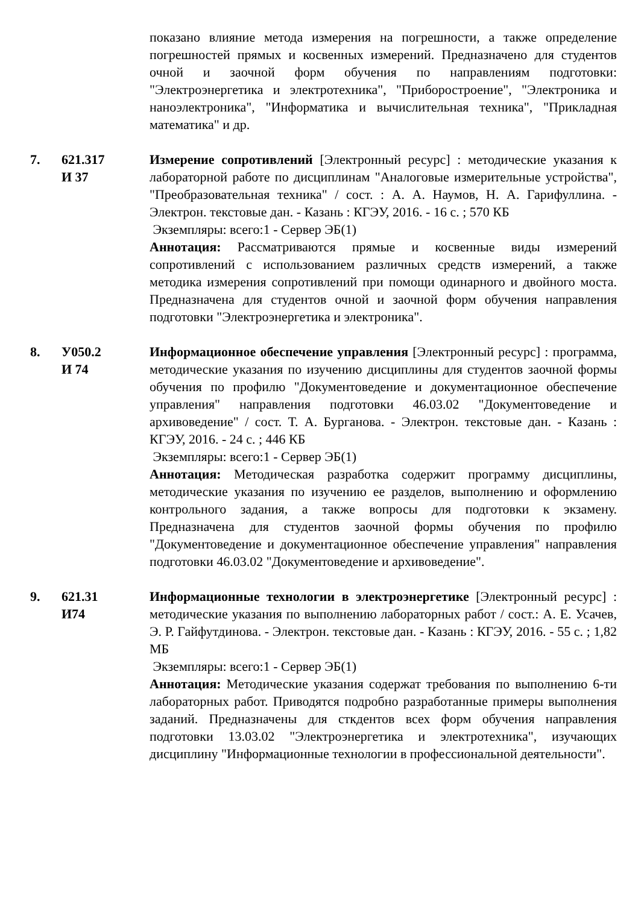показано влияние метода измерения на погрешности, а также определение погрешностей прямых и косвенных измерений. Предназначено для студентов очной и заочной форм обучения по направлениям подготовки: "Электроэнергетика и электротехника", "Приборостроение", "Электроника и наноэлектроника", "Информатика и вычислительная техника", "Прикладная математика" и др.
7. 621.317
И 37
Измерение сопротивлений [Электронный ресурс] : методические указания к лабораторной работе по дисциплинам "Аналоговые измерительные устройства", "Преобразовательная техника" / сост. : А. А. Наумов, Н. А. Гарифуллина. - Электрон. текстовые дан. - Казань : КГЭУ, 2016. - 16 с. ; 570 КБ
Экземпляры: всего:1 - Сервер ЭБ(1)
Аннотация: Рассматриваются прямые и косвенные виды измерений сопротивлений с использованием различных средств измерений, а также методика измерения сопротивлений при помощи одинарного и двойного моста. Предназначена для студентов очной и заочной форм обучения направления подготовки "Электроэнергетика и электроника".
8. У050.2
И 74
Информационное обеспечение управления [Электронный ресурс] : программа, методические указания по изучению дисциплины для студентов заочной формы обучения по профилю "Документоведение и документационное обеспечение управления" направления подготовки 46.03.02 "Документоведение и архивоведение" / сост. Т. А. Бурганова. - Электрон. текстовые дан. - Казань : КГЭУ, 2016. - 24 с. ; 446 КБ
Экземпляры: всего:1 - Сервер ЭБ(1)
Аннотация: Методическая разработка содержит программу дисциплины, методические указания по изучению ее разделов, выполнению и оформлению контрольного задания, а также вопросы для подготовки к экзамену. Предназначена для студентов заочной формы обучения по профилю "Документоведение и документационное обеспечение управления" направления подготовки 46.03.02 "Документоведение и архивоведение".
9. 621.31
И74
Информационные технологии в электроэнергетике [Электронный ресурс] : методические указания по выполнению лабораторных работ / сост.: А. Е. Усачев, Э. Р. Гайфутдинова. - Электрон. текстовые дан. - Казань : КГЭУ, 2016. - 55 с. ; 1,82 МБ
Экземпляры: всего:1 - Сервер ЭБ(1)
Аннотация: Методические указания содержат требования по выполнению 6-ти лабораторных работ. Приводятся подробно разработанные примеры выполнения заданий. Предназначены для сткдентов всех форм обучения направления подготовки 13.03.02 "Электроэнергетика и электротехника", изучающих дисциплину "Информационные технологии в профессиональной деятельности".